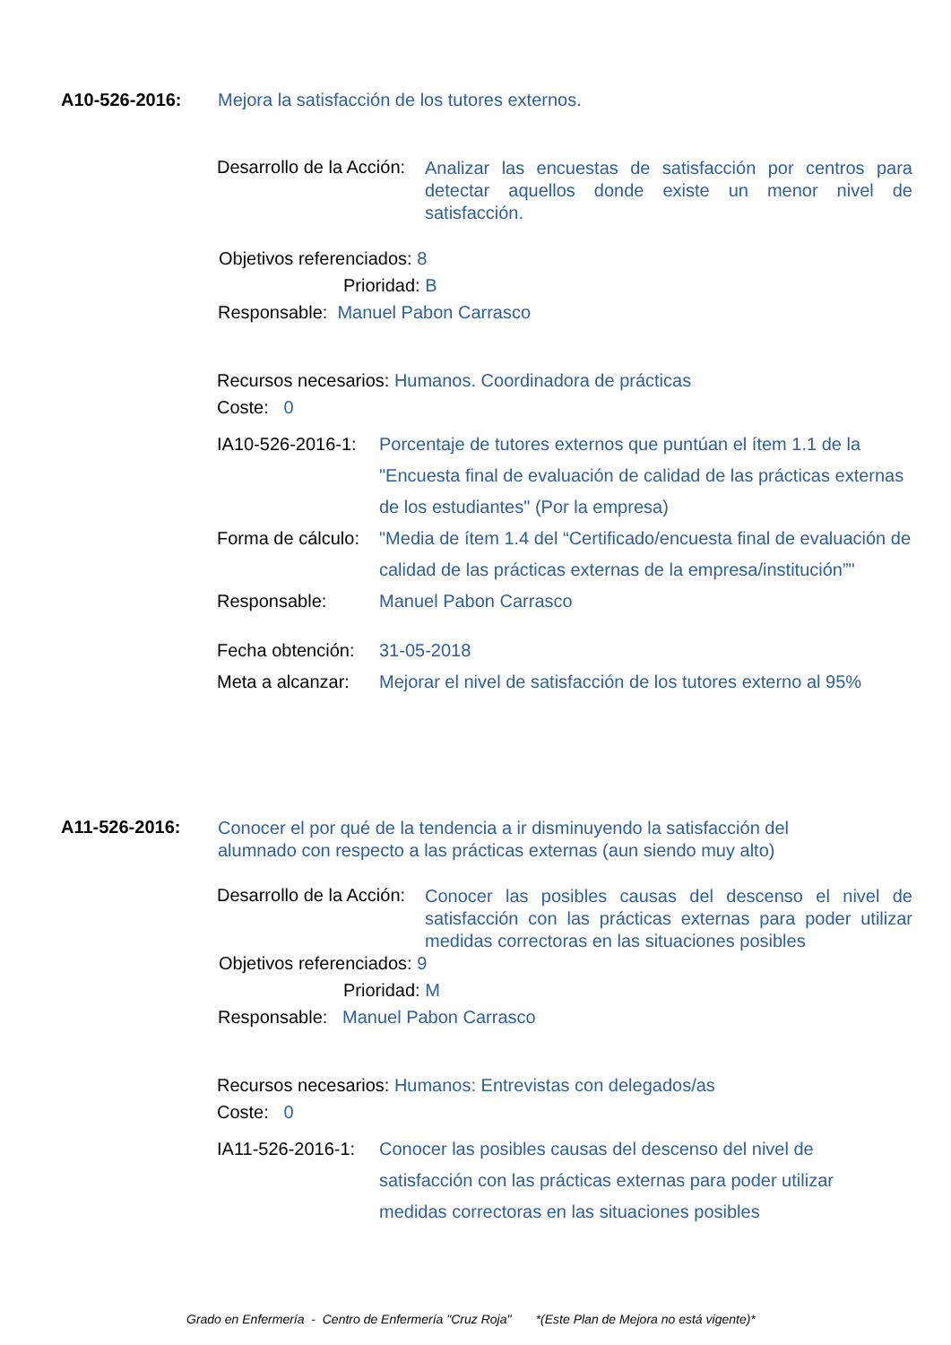A10-526-2016: Mejora la satisfacción de los tutores externos.
Desarrollo de la Acción:
Analizar las encuestas de satisfacción por centros para detectar aquellos donde existe un menor nivel de satisfacción.
Objetivos referenciados: 8
Prioridad: B
Responsable: Manuel Pabon Carrasco
Recursos necesarios: Humanos. Coordinadora de prácticas
Coste: 0
IA10-526-2016-1:
Porcentaje de tutores externos que puntúan el ítem 1.1 de la "Encuesta final de evaluación de calidad de las prácticas externas de los estudiantes" (Por la empresa)
Forma de cálculo:
"Media de ítem 1.4 del “Certificado/encuesta final de evaluación de calidad de las prácticas externas de la empresa/institución”"
Responsable: Manuel Pabon Carrasco
Fecha obtención:
31-05-2018
Meta a alcanzar:
Mejorar el nivel de satisfacción de los tutores externo al 95%
A11-526-2016:
Conocer el por qué de la tendencia a ir disminuyendo la satisfacción del alumnado con respecto a las prácticas externas (aun siendo muy alto)
Desarrollo de la Acción:
Conocer las posibles causas del descenso el nivel de satisfacción con las prácticas externas para poder utilizar medidas correctoras en las situaciones posibles
Objetivos referenciados: 9
Prioridad: M
Responsable: Manuel Pabon Carrasco
Recursos necesarios: Humanos: Entrevistas con delegados/as
Coste: 0
IA11-526-2016-1:
Conocer las posibles causas del descenso del nivel de satisfacción con las prácticas externas para poder utilizar medidas correctoras en las situaciones posibles
Grado en Enfermería - Centro de Enfermería "Cruz Roja" *(Este Plan de Mejora no está vigente)*